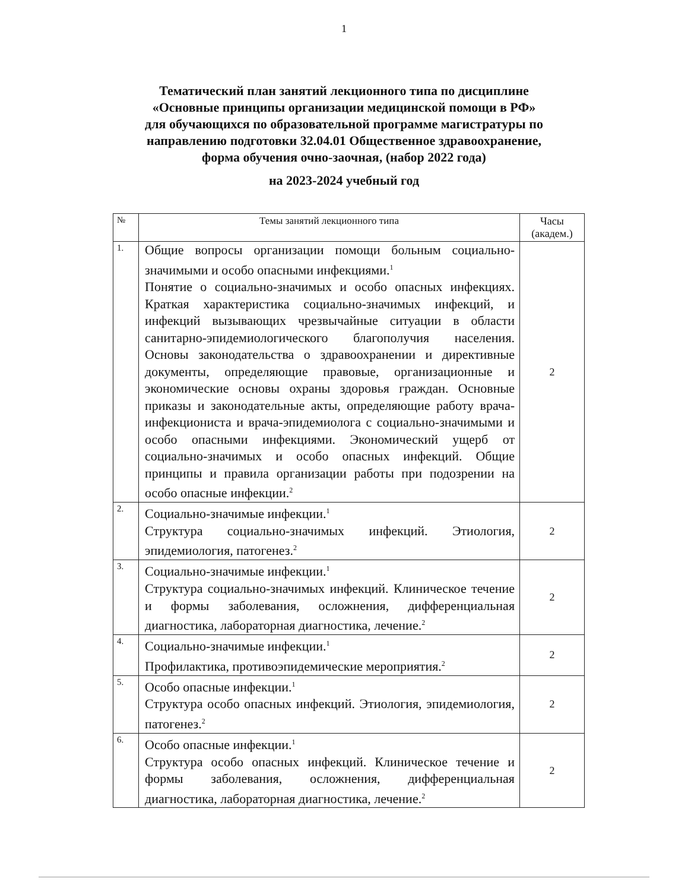1
Тематический план занятий лекционного типа по дисциплине
«Основные принципы организации медицинской помощи в РФ»
для обучающихся по образовательной программе магистратуры по
направлению подготовки 32.04.01 Общественное здравоохранение,
форма обучения очно-заочная, (набор 2022 года)
на 2023-2024 учебный год
| № | Темы занятий лекционного типа | Часы (академ.) |
| --- | --- | --- |
| 1. | Общие вопросы организации помощи больным социально-значимыми и особо опасными инфекциями.<sup>1</sup> Понятие о социально-значимых и особо опасных инфекциях. Краткая характеристика социально-значимых инфекций, и инфекций вызывающих чрезвычайные ситуации в области санитарно-эпидемиологического благополучия населения. Основы законодательства о здравоохранении и директивные документы, определяющие правовые, организационные и экономические основы охраны здоровья граждан. Основные приказы и законодательные акты, определяющие работу врача-инфекциониста и врача-эпидемиолога с социально-значимыми и особо опасными инфекциями. Экономический ущерб от социально-значимых и особо опасных инфекций. Общие принципы и правила организации работы при подозрении на особо опасные инфекции.<sup>2</sup> | 2 |
| 2. | Социально-значимые инфекции.<sup>1</sup> Структура социально-значимых инфекций. Этиология, эпидемиология, патогенез.<sup>2</sup> | 2 |
| 3. | Социально-значимые инфекции.<sup>1</sup> Структура социально-значимых инфекций. Клиническое течение и формы заболевания, осложнения, дифференциальная диагностика, лабораторная диагностика, лечение.<sup>2</sup> | 2 |
| 4. | Социально-значимые инфекции.<sup>1</sup> Профилактика, противоэпидемические мероприятия.<sup>2</sup> | 2 |
| 5. | Особо опасные инфекции.<sup>1</sup> Структура особо опасных инфекций. Этиология, эпидемиология, патогенез.<sup>2</sup> | 2 |
| 6. | Особо опасные инфекции.<sup>1</sup> Структура особо опасных инфекций. Клиническое течение и формы заболевания, осложнения, дифференциальная диагностика, лабораторная диагностика, лечение.<sup>2</sup> | 2 |